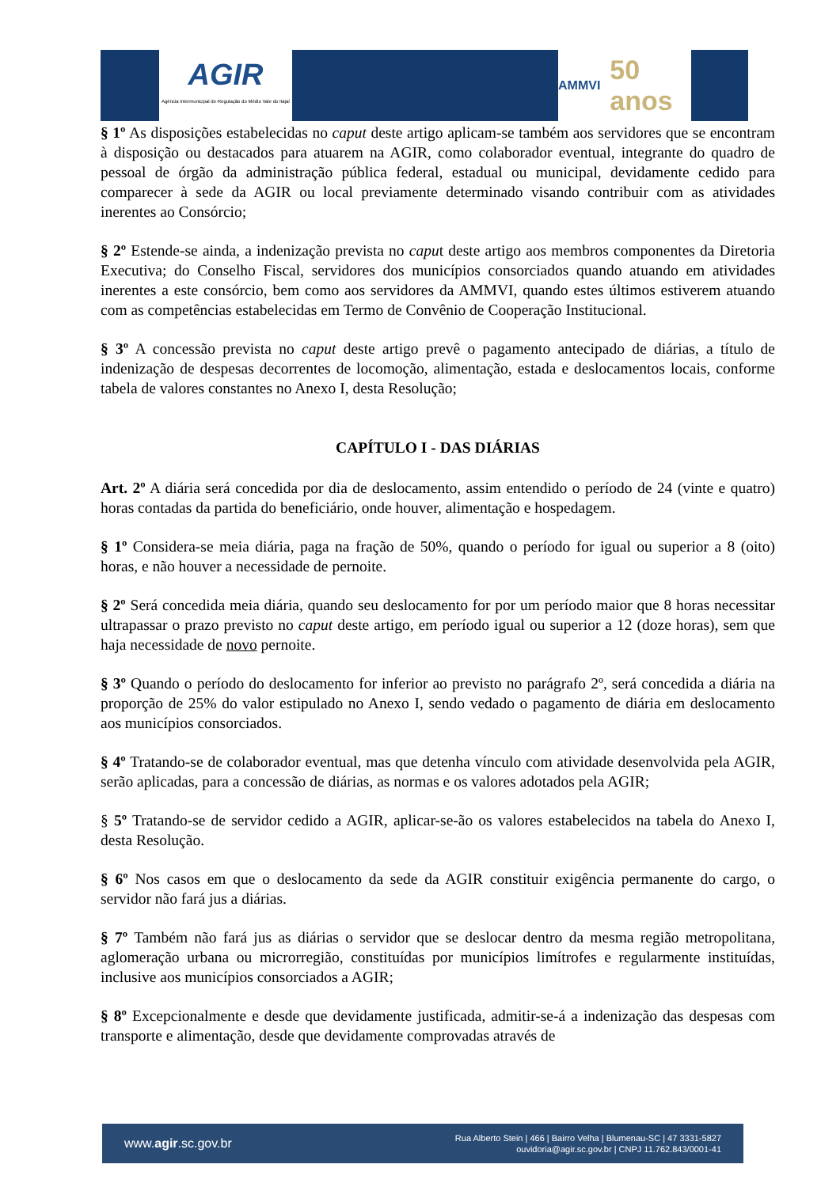AGIR
Agência Intermunicipal de Regulação do Médio Vale do Itajaí
AMMVI 50 anos
§ 1º As disposições estabelecidas no caput deste artigo aplicam-se também aos servidores que se encontram à disposição ou destacados para atuarem na AGIR, como colaborador eventual, integrante do quadro de pessoal de órgão da administração pública federal, estadual ou municipal, devidamente cedido para comparecer à sede da AGIR ou local previamente determinado visando contribuir com as atividades inerentes ao Consórcio;
§ 2º Estende-se ainda, a indenização prevista no caput deste artigo aos membros componentes da Diretoria Executiva; do Conselho Fiscal, servidores dos municípios consorciados quando atuando em atividades inerentes a este consórcio, bem como aos servidores da AMMVI, quando estes últimos estiverem atuando com as competências estabelecidas em Termo de Convênio de Cooperação Institucional.
§ 3º A concessão prevista no caput deste artigo prevê o pagamento antecipado de diárias, a título de indenização de despesas decorrentes de locomoção, alimentação, estada e deslocamentos locais, conforme tabela de valores constantes no Anexo I, desta Resolução;
CAPÍTULO I - DAS DIÁRIAS
Art. 2º A diária será concedida por dia de deslocamento, assim entendido o período de 24 (vinte e quatro) horas contadas da partida do beneficiário, onde houver, alimentação e hospedagem.
§ 1º Considera-se meia diária, paga na fração de 50%, quando o período for igual ou superior a 8 (oito) horas, e não houver a necessidade de pernoite.
§ 2º Será concedida meia diária, quando seu deslocamento for por um período maior que 8 horas necessitar ultrapassar o prazo previsto no caput deste artigo, em período igual ou superior a 12 (doze horas), sem que haja necessidade de novo pernoite.
§ 3º Quando o período do deslocamento for inferior ao previsto no parágrafo 2º, será concedida a diária na proporção de 25% do valor estipulado no Anexo I, sendo vedado o pagamento de diária em deslocamento aos municípios consorciados.
§ 4º Tratando-se de colaborador eventual, mas que detenha vínculo com atividade desenvolvida pela AGIR, serão aplicadas, para a concessão de diárias, as normas e os valores adotados pela AGIR;
§ 5º Tratando-se de servidor cedido a AGIR, aplicar-se-ão os valores estabelecidos na tabela do Anexo I, desta Resolução.
§ 6º Nos casos em que o deslocamento da sede da AGIR constituir exigência permanente do cargo, o servidor não fará jus a diárias.
§ 7º Também não fará jus as diárias o servidor que se deslocar dentro da mesma região metropolitana, aglomeração urbana ou microrregião, constituídas por municípios limítrofes e regularmente instituídas, inclusive aos municípios consorciados a AGIR;
§ 8º Excepcionalmente e desde que devidamente justificada, admitir-se-á a indenização das despesas com transporte e alimentação, desde que devidamente comprovadas através de
www.agir.sc.gov.br
Rua Alberto Stein | 466 | Bairro Velha | Blumenau-SC | 47 3331-5827
ouvidoria@agir.sc.gov.br | CNPJ 11.762.843/0001-41